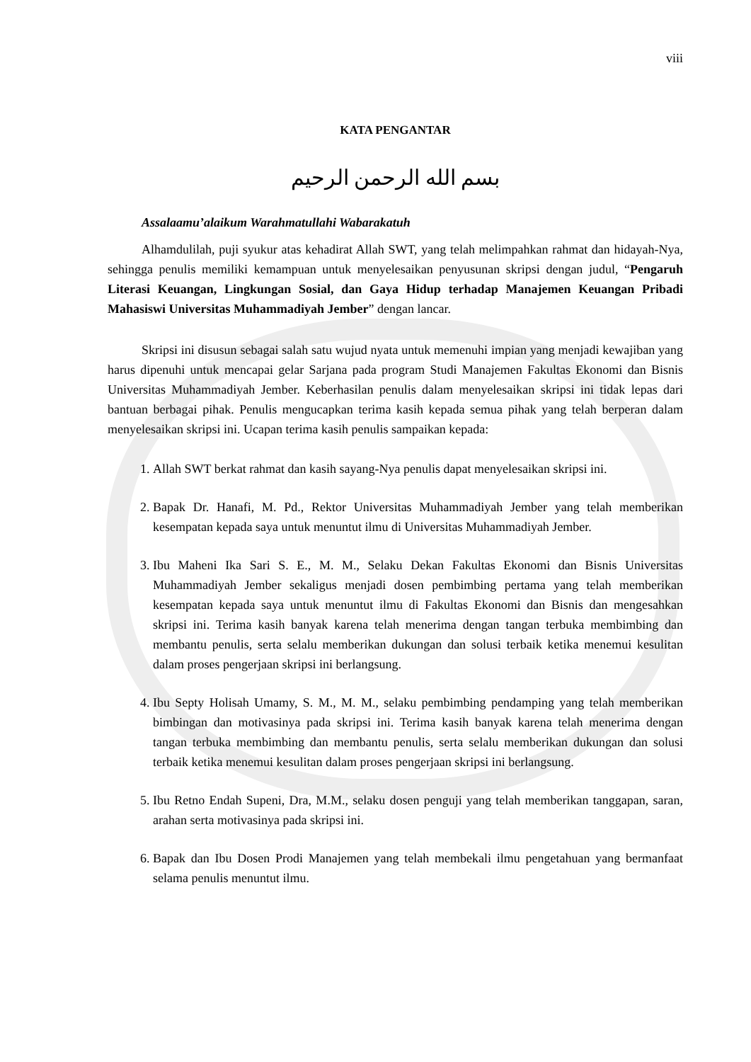viii
KATA PENGANTAR
بسم الله الرحمن الرحيم
Assalaamu’alaikum Warahmatullahi Wabarakatuh
Alhamdulilah, puji syukur atas kehadirat Allah SWT, yang telah melimpahkan rahmat dan hidayah-Nya, sehingga penulis memiliki kemampuan untuk menyelesaikan penyusunan skripsi dengan judul, “Pengaruh Literasi Keuangan, Lingkungan Sosial, dan Gaya Hidup terhadap Manajemen Keuangan Pribadi Mahasiswi Universitas Muhammadiyah Jember” dengan lancar.
Skripsi ini disusun sebagai salah satu wujud nyata untuk memenuhi impian yang menjadi kewajiban yang harus dipenuhi untuk mencapai gelar Sarjana pada program Studi Manajemen Fakultas Ekonomi dan Bisnis Universitas Muhammadiyah Jember. Keberhasilan penulis dalam menyelesaikan skripsi ini tidak lepas dari bantuan berbagai pihak. Penulis mengucapkan terima kasih kepada semua pihak yang telah berperan dalam menyelesaikan skripsi ini. Ucapan terima kasih penulis sampaikan kepada:
1. Allah SWT berkat rahmat dan kasih sayang-Nya penulis dapat menyelesaikan skripsi ini.
2. Bapak Dr. Hanafi, M. Pd., Rektor Universitas Muhammadiyah Jember yang telah memberikan kesempatan kepada saya untuk menuntut ilmu di Universitas Muhammadiyah Jember.
3. Ibu Maheni Ika Sari S. E., M. M., Selaku Dekan Fakultas Ekonomi dan Bisnis Universitas Muhammadiyah Jember sekaligus menjadi dosen pembimbing pertama yang telah memberikan kesempatan kepada saya untuk menuntut ilmu di Fakultas Ekonomi dan Bisnis dan mengesahkan skripsi ini. Terima kasih banyak karena telah menerima dengan tangan terbuka membimbing dan membantu penulis, serta selalu memberikan dukungan dan solusi terbaik ketika menemui kesulitan dalam proses pengerjaan skripsi ini berlangsung.
4. Ibu Septy Holisah Umamy, S. M., M. M., selaku pembimbing pendamping yang telah memberikan bimbingan dan motivasinya pada skripsi ini. Terima kasih banyak karena telah menerima dengan tangan terbuka membimbing dan membantu penulis, serta selalu memberikan dukungan dan solusi terbaik ketika menemui kesulitan dalam proses pengerjaan skripsi ini berlangsung.
5. Ibu Retno Endah Supeni, Dra, M.M., selaku dosen penguji yang telah memberikan tanggapan, saran, arahan serta motivasinya pada skripsi ini.
6. Bapak dan Ibu Dosen Prodi Manajemen yang telah membekali ilmu pengetahuan yang bermanfaat selama penulis menuntut ilmu.